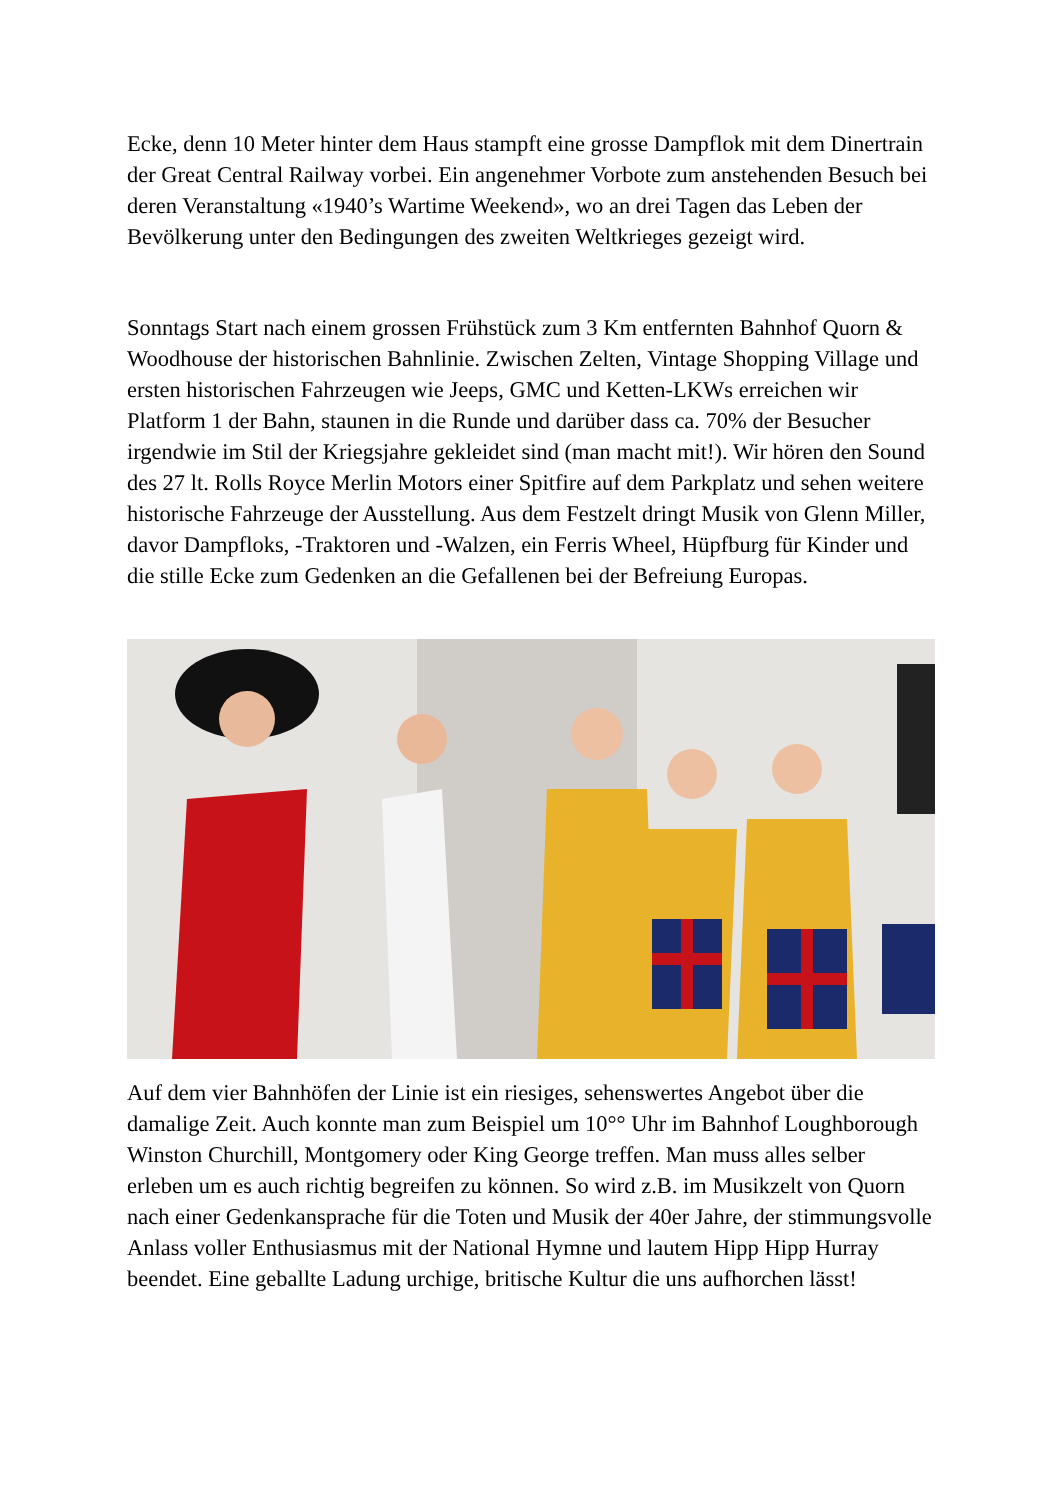Ecke, denn 10 Meter hinter dem Haus stampft eine grosse Dampflok mit dem Dinertrain der Great Central Railway vorbei. Ein angenehmer Vorbote zum anstehenden Besuch bei deren Veranstaltung «1940’s Wartime Weekend», wo an drei Tagen das Leben der Bevölkerung unter den Bedingungen des zweiten Weltkrieges gezeigt wird.
Sonntags Start nach einem grossen Frühstück zum 3 Km entfernten Bahnhof Quorn & Woodhouse der historischen Bahnlinie. Zwischen Zelten, Vintage Shopping Village und ersten historischen Fahrzeugen wie Jeeps, GMC und Ketten-LKWs erreichen wir Platform 1 der Bahn, staunen in die Runde und darüber dass ca. 70% der Besucher irgendwie im Stil der Kriegsjahre gekleidet sind (man macht mit!). Wir hören den Sound des 27 lt. Rolls Royce Merlin Motors einer Spitfire auf dem Parkplatz und sehen weitere historische Fahrzeuge der Ausstellung. Aus dem Festzelt dringt Musik von Glenn Miller, davor Dampfloks, -Traktoren und -Walzen, ein Ferris Wheel, Hüpfburg für Kinder und die stille Ecke zum Gedenken an die Gefallenen bei der Befreiung Europas.
Auf dem vier Bahnhöfen der Linie ist ein riesiges, sehenswertes Angebot über die damalige Zeit. Auch konnte man zum Beispiel um 10°° Uhr im Bahnhof Loughborough Winston Churchill, Montgomery oder King George treffen. Man muss alles selber erleben um es auch richtig begreifen zu können. So wird z.B. im Musikzelt von Quorn nach einer Gedenkansprache für die Toten und Musik der 40er Jahre, der stimmungsvolle Anlass voller Enthusiasmus mit der National Hymne und lautem Hipp Hipp Hurray beendet. Eine geballte Ladung urchige, britische Kultur die uns aufhorchen lässt!